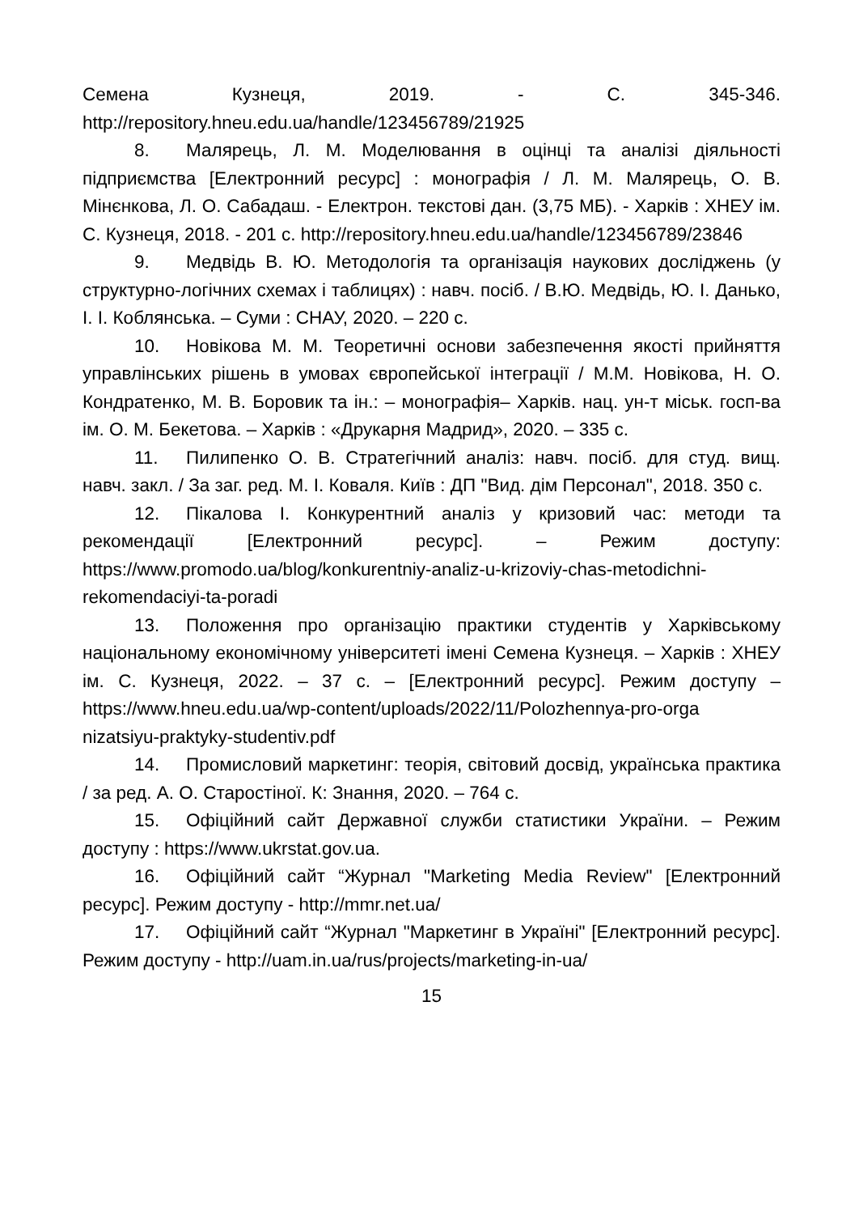Семена Кузнеця, 2019. - С. 345-346. http://repository.hneu.edu.ua/handle/123456789/21925
8. Малярець, Л. М. Моделювання в оцінці та аналізі діяльності підприємства [Електронний ресурс] : монографія / Л. М. Малярець, О. В. Мінєнкова, Л. О. Сабадаш. - Електрон. текстові дан. (3,75 МБ). - Харків : ХНЕУ ім. С. Кузнеця, 2018. - 201 с. http://repository.hneu.edu.ua/handle/123456789/23846
9. Медвідь В. Ю. Методологія та організація наукових досліджень (у структурно-логічних схемах і таблицях) : навч. посіб. / В.Ю. Медвідь, Ю. І. Данько, І. І. Коблянська. – Суми : СНАУ, 2020. – 220 с.
10. Новікова М. М. Теоретичні основи забезпечення якості прийняття управлінських рішень в умовах європейської інтеграції / М.М. Новікова, Н. О. Кондратенко, М. В. Боровик та ін.: – монографія– Харків. нац. ун-т міськ. госп-ва ім. О. М. Бекетова. – Харків : «Друкарня Мадрид», 2020. – 335 с.
11. Пилипенко О. В. Стратегічний аналіз: навч. посіб. для студ. вищ. навч. закл. / За заг. ред. М. І. Коваля. Київ : ДП "Вид. дім Персонал", 2018. 350 с.
12. Пікалова І. Конкурентний аналіз у кризовий час: методи та рекомендації [Електронний ресурс]. – Режим доступу: https://www.promodo.ua/blog/konkurentniy-analiz-u-krizoviy-chas-metodichni-rekomendaciyi-ta-poradi
13. Положення про організацію практики студентів у Харківському національному економічному університеті імені Семена Кузнеця. – Харків : ХНЕУ ім. С. Кузнеця, 2022. – 37 с. – [Електронний ресурс]. Режим доступу – https://www.hneu.edu.ua/wp-content/uploads/2022/11/Polozhennya-pro-orga nizatsiyu-praktyky-studentiv.pdf
14. Промисловий маркетинг: теорія, світовий досвід, українська практика / за ред. А. О. Старостіної. К: Знання, 2020. – 764 с.
15. Офіційний сайт Державної служби статистики України. – Режим доступу : https://www.ukrstat.gov.ua.
16. Офіційний сайт “Журнал "Marketing Media Review" [Електронний ресурс]. Режим доступу - http://mmr.net.ua/
17. Офіційний сайт “Журнал "Маркетинг в Україні" [Електронний ресурс]. Режим доступу - http://uam.in.ua/rus/projects/marketing-in-ua/
15